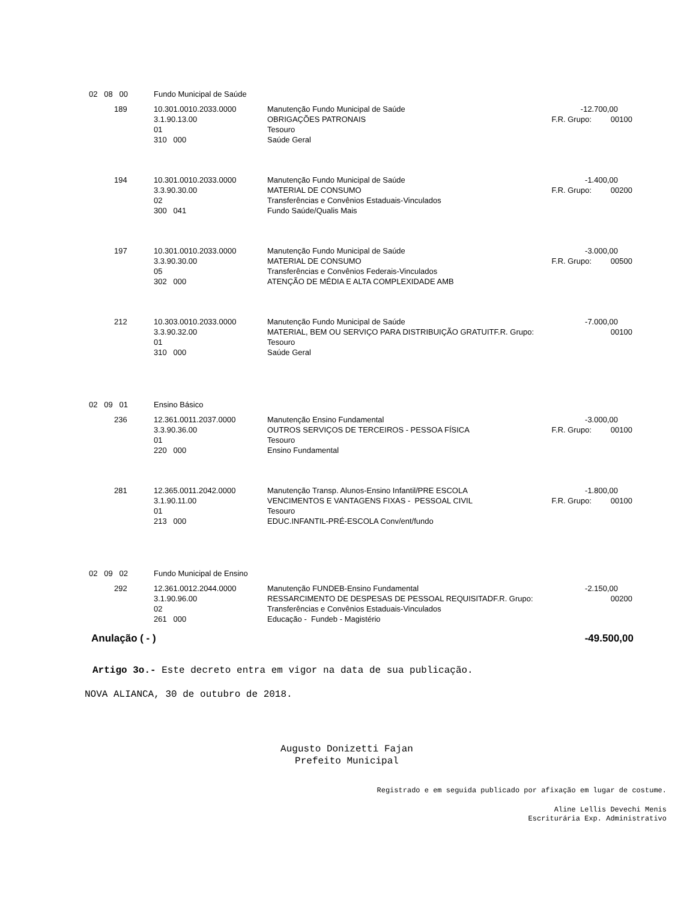| 02 08 00 | | Fundo Municipal de Saúde | | | |
| | 189 | 10.301.0010.2033.0000 | Manutenção Fundo Municipal de Saúde | -12.700,00 | |
| | | 3.1.90.13.00 | OBRIGAÇÕES PATRONAIS | F.R. Grupo: | 00100 |
| | | 01 | Tesouro | | |
| | | 310 000 | Saúde Geral | | |
| | 194 | 10.301.0010.2033.0000 | Manutenção Fundo Municipal de Saúde | -1.400,00 | |
| | | 3.3.90.30.00 | MATERIAL DE CONSUMO | F.R. Grupo: | 00200 |
| | | 02 | Transferências e Convênios Estaduais-Vinculados | | |
| | | 300 041 | Fundo Saúde/Qualis Mais | | |
| | 197 | 10.301.0010.2033.0000 | Manutenção Fundo Municipal de Saúde | -3.000,00 | |
| | | 3.3.90.30.00 | MATERIAL DE CONSUMO | F.R. Grupo: | 00500 |
| | | 05 | Transferências e Convênios Federais-Vinculados | | |
| | | 302 000 | ATENÇÃO DE MÉDIA E ALTA COMPLEXIDADE AMB | | |
| | 212 | 10.303.0010.2033.0000 | Manutenção Fundo Municipal de Saúde | -7.000,00 | |
| | | 3.3.90.32.00 | MATERIAL, BEM OU SERVIÇO PARA DISTRIBUIÇÃO GRATUITF.R. Grupo: | | 00100 |
| | | 01 | Tesouro | | |
| | | 310 000 | Saúde Geral | | |
| 02 09 01 | | Ensino Básico | | | |
| | 236 | 12.361.0011.2037.0000 | Manutenção Ensino Fundamental | -3.000,00 | |
| | | 3.3.90.36.00 | OUTROS SERVIÇOS DE TERCEIROS - PESSOA FÍSICA | F.R. Grupo: | 00100 |
| | | 01 | Tesouro | | |
| | | 220 000 | Ensino Fundamental | | |
| | 281 | 12.365.0011.2042.0000 | Manutenção Transp. Alunos-Ensino Infantil/PRE ESCOLA | -1.800,00 | |
| | | 3.1.90.11.00 | VENCIMENTOS E VANTAGENS FIXAS - PESSOAL CIVIL | F.R. Grupo: | 00100 |
| | | 01 | Tesouro | | |
| | | 213 000 | EDUC.INFANTIL-PRÉ-ESCOLA Conv/ent/fundo | | |
| 02 09 02 | | Fundo Municipal de Ensino | | | |
| | 292 | 12.361.0012.2044.0000 | Manutenção FUNDEB-Ensino Fundamental | -2.150,00 | |
| | | 3.1.90.96.00 | RESSARCIMENTO DE DESPESAS DE PESSOAL REQUISITADF.R. Grupo: | | 00200 |
| | | 02 | Transferências e Convênios Estaduais-Vinculados | | |
| | | 261 000 | Educação - Fundeb - Magistério | | |
Anulação ( - ) -49.500,00
Artigo 3o.- Este decreto entra em vigor na data de sua publicação.
NOVA ALIANCA, 30 de outubro de 2018.
Augusto Donizetti Fajan
Prefeito Municipal
Registrado e em seguida publicado por afixação em lugar de costume.
Aline Lellis Devechi Menis
Escriturária Exp. Administrativo